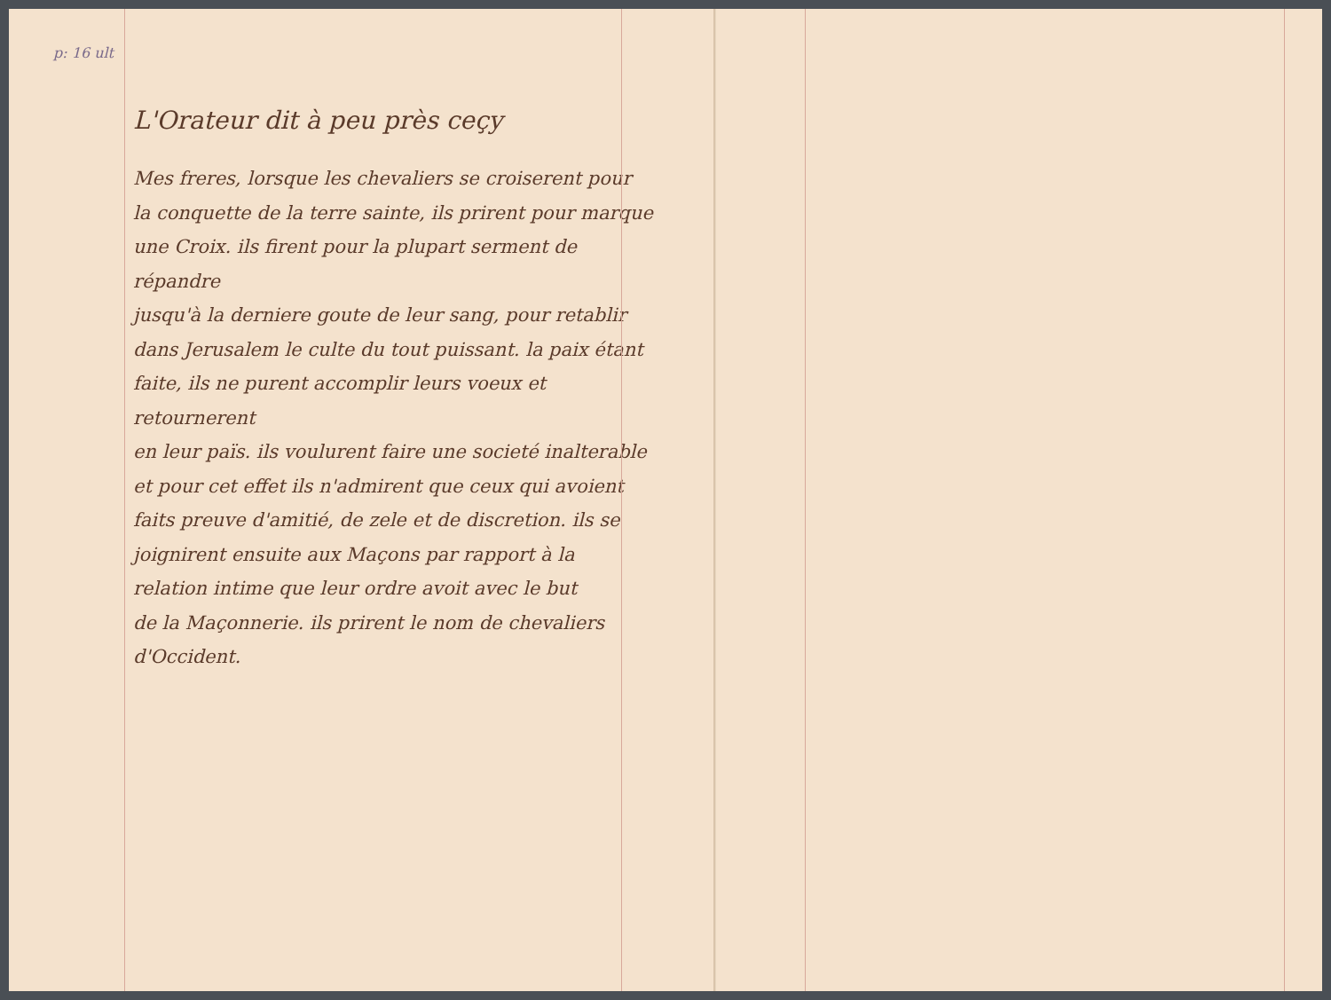p: 16 ult
L'Orateur dit à peu près ceçy
Mes freres, lorsque les chevaliers se croiserent pour
la conquette de la terre sainte, ils prirent pour marque
une Croix. ils firent pour la plupart serment de répandre
jusqu'à la derniere goute de leur sang, pour retablir
dans Jerusalem le culte du tout puissant. la paix étant
faite, ils ne purent accomplir leurs voeux et retournerent
en leur païs. ils voulurent faire une societé inalterable
et pour cet effet ils n'admirent que ceux qui avoient
faits preuve d'amitié, de zele et de discretion. ils se
joignirent ensuite aux Maçons par rapport à la
relation intime que leur ordre avoit avec le but
de la Maçonnerie. ils prirent le nom de chevaliers
d'Occident.